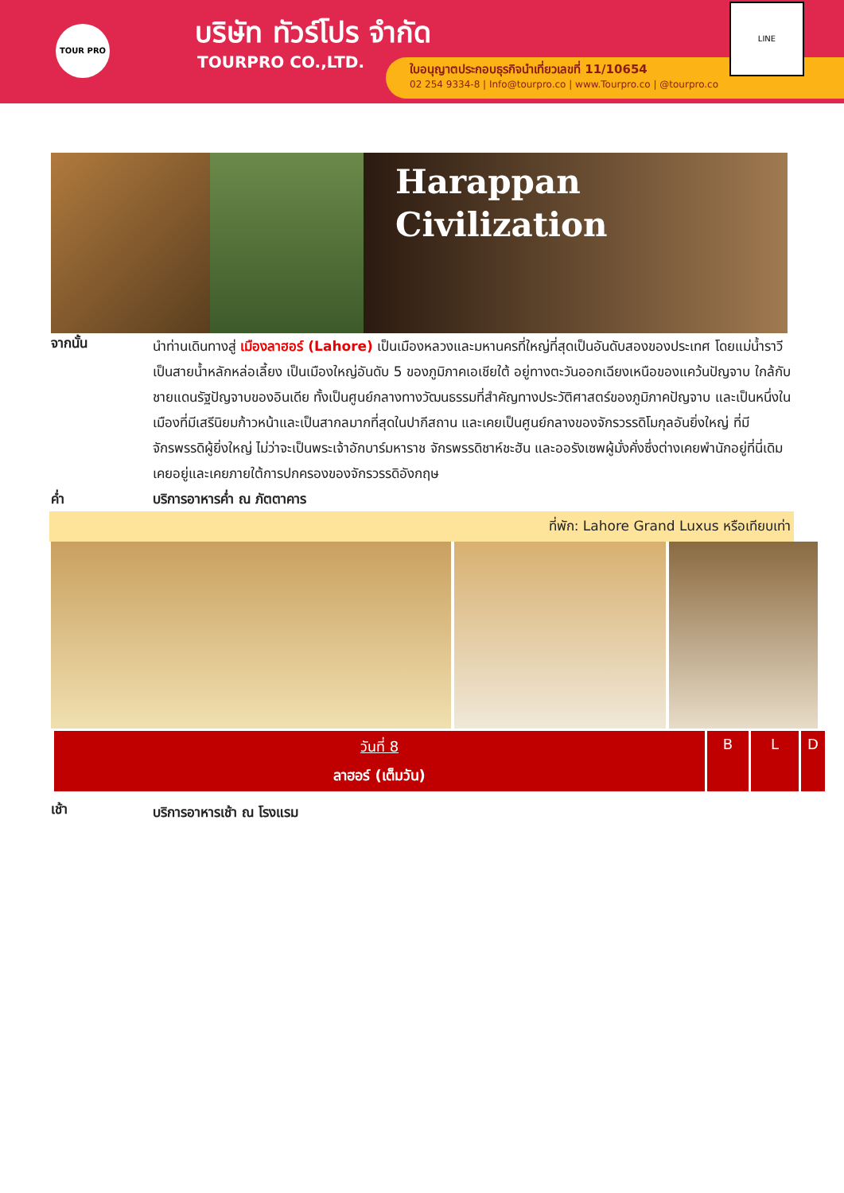TOUR PRO บริษัท ทัวร์โปร จำกัด
TOURPRO CO.,LTD.
ใบอนุญาตประกอบธุรกิจนำเที่ยวเลขที่ 11/10654
02 254 9334-8 | Info@tourpro.co | www.Tourpro.co | @tourpro.co
LINE
Harappan
Civilization
จากนั้น
นำท่านเดินทางสู่ เมืองลาฮอร์ (Lahore) เป็นเมืองหลวงและมหานครที่ใหญ่ที่สุดเป็นอันดับสองของประเทศ โดยแม่น้ำราวีเป็นสายน้ำหลักหล่อเลี้ยง เป็นเมืองใหญ่อันดับ 5 ของภูมิภาคเอเชียใต้ อยู่ทางตะวันออกเฉียงเหนือของแคว้นปัญจาบ ใกล้กับชายแดนรัฐปัญจาบของอินเดีย ทั้งเป็นศูนย์กลางทางวัฒนธรรมที่สำคัญทางประวัติศาสตร์ของภูมิภาคปัญจาบ และเป็นหนึ่งในเมืองที่มีเสรีนิยมก้าวหน้าและเป็นสากลมากที่สุดในปากีสถาน และเคยเป็นศูนย์กลางของจักรวรรดิโมกุลอันยิ่งใหญ่ ที่มีจักรพรรดิผู้ยิ่งใหญ่ ไม่ว่าจะเป็นพระเจ้าอักบาร์มหาราช จักรพรรดิชาห์ชะฮัน และออรังเซพผู้มั่งคั่งซึ่งต่างเคยพำนักอยู่ที่นี่เดิมเคยอยู่และเคยภายใต้การปกครองของจักรวรรดิอังกฤษ
ค่ำ
บริการอาหารค่ำ ณ ภัตตาคาร
ที่พัก: Lahore Grand Luxus หรือเทียบเท่า
| วันที่ 8 ลาฮอร์ (เต็มวัน) | B | L | D |
เช้า
บริการอาหารเช้า ณ โรงแรม